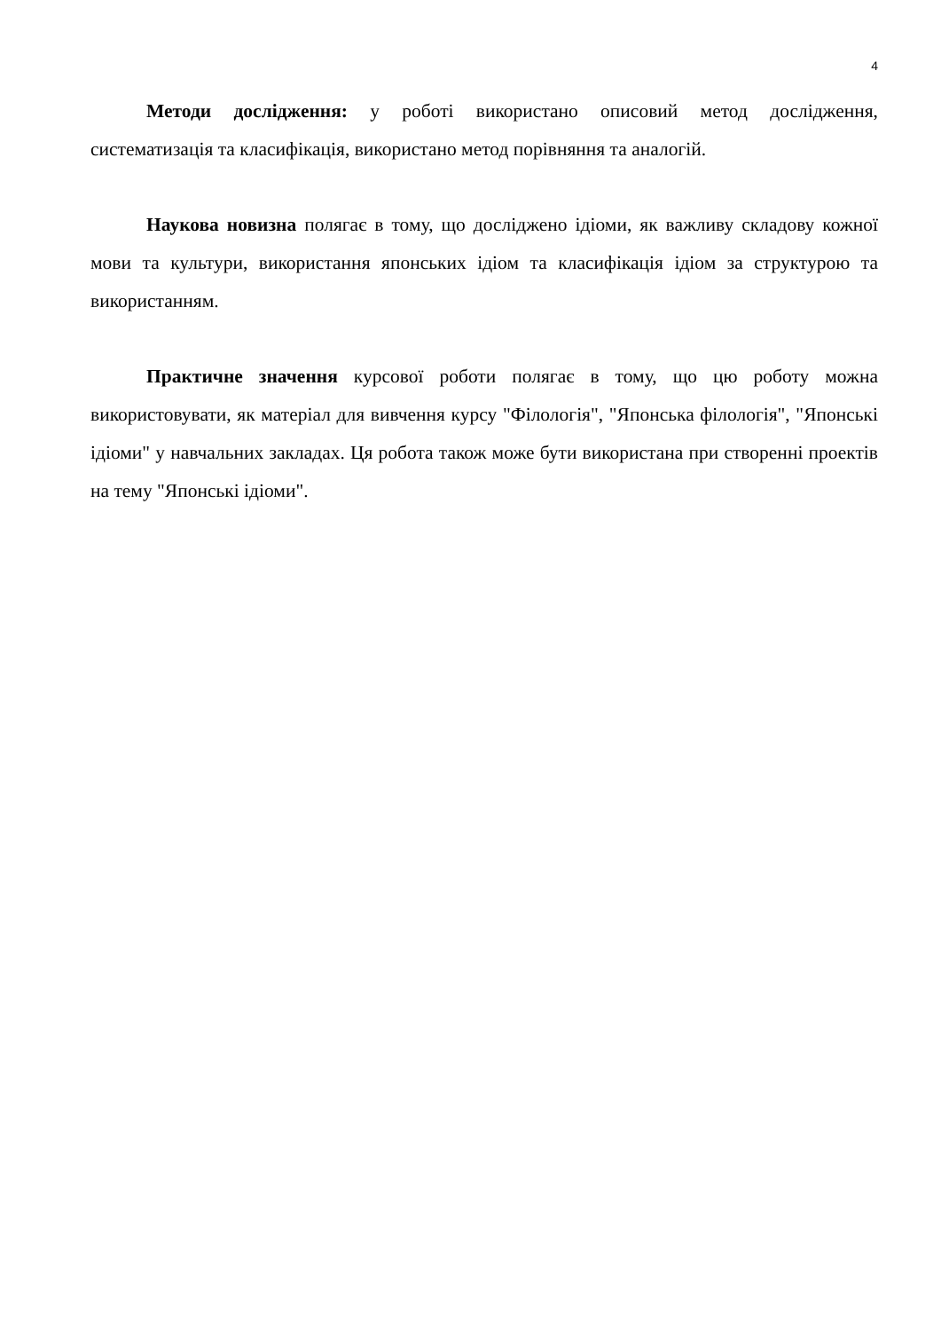4
Методи дослідження: у роботі використано описовий метод дослідження, систематизація та класифікація, використано метод порівняння та аналогій.
Наукова новизна полягає в тому, що досліджено ідіоми, як важливу складову кожної мови та культури, використання японських ідіом та класифікація ідіом за структурою та використанням.
Практичне значення курсової роботи полягає в тому, що цю роботу можна використовувати, як матеріал для вивчення курсу "Філологія", "Японська філологія", "Японські ідіоми" у навчальних закладах. Ця робота також може бути використана при створенні проектів на тему "Японські ідіоми".